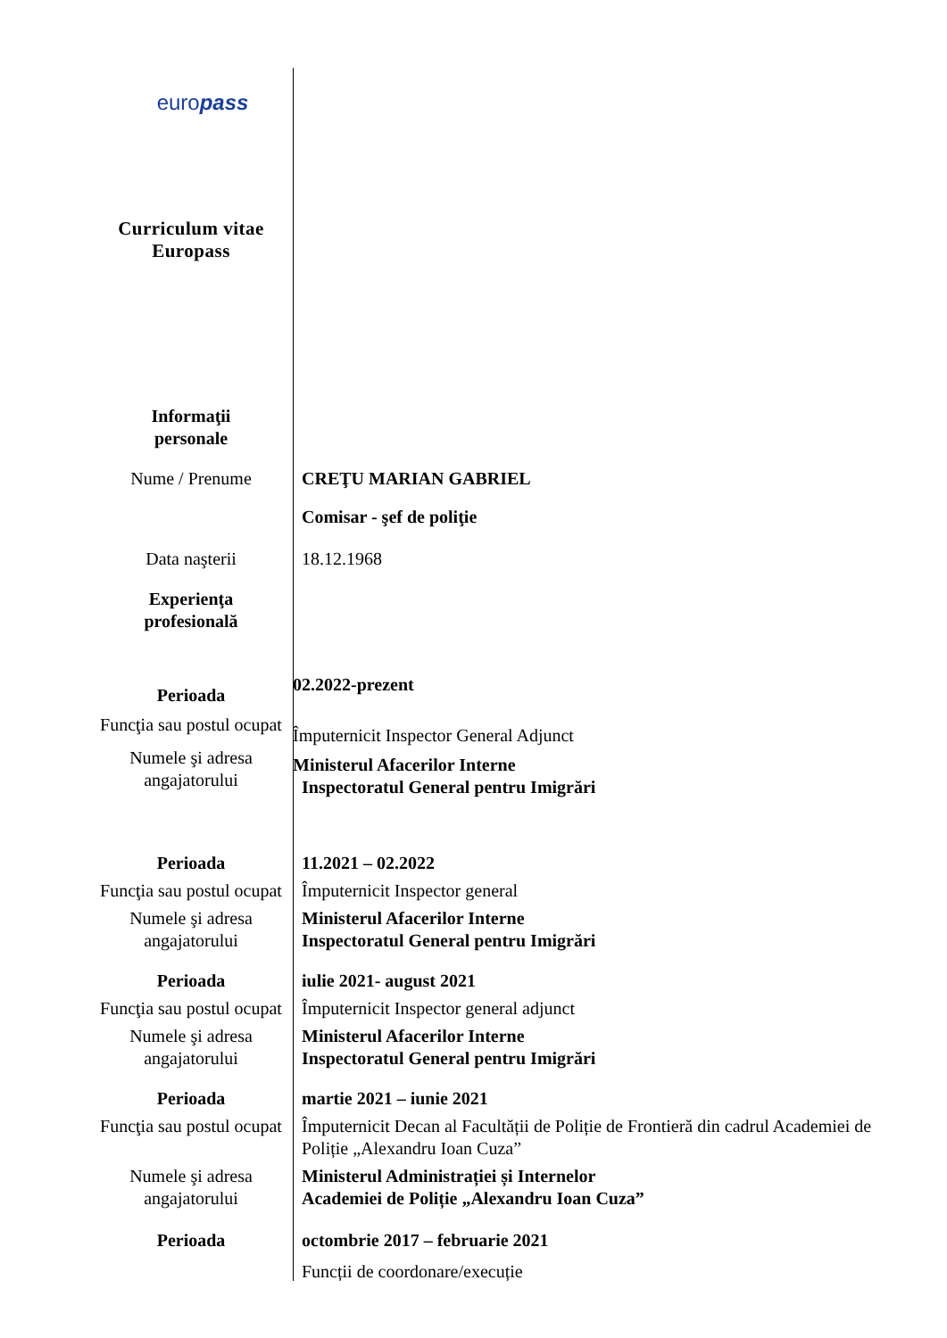| euro pass | |
| Curriculum vitae Europass | |
| Informaţii personale | |
| Nume / Prenume | CREŢU MARIAN GABRIEL |
| | Comisar - şef de poliţie |
| Data naşterii | 18.12.1968 |
| Experienţa profesională | |
| Perioada | 02.2022-prezent |
| Funcţia sau postul ocupat | Împuternicit Inspector General Adjunct |
| Numele şi adresa angajatorului | Ministerul Afacerilor Interne Inspectoratul General pentru Imigrări |
| Perioada | 11.2021 – 02.2022 |
| Funcţia sau postul ocupat | Împuternicit Inspector general |
| Numele şi adresa angajatorului | Ministerul Afacerilor Interne Inspectoratul General pentru Imigrări |
| Perioada | iulie 2021- august 2021 |
| Funcţia sau postul ocupat | Împuternicit Inspector general adjunct |
| Numele şi adresa angajatorului | Ministerul Afacerilor Interne Inspectoratul General pentru Imigrări |
| Perioada | martie 2021 – iunie 2021 |
| Funcţia sau postul ocupat | Împuternicit Decan al Facultății de Poliție de Frontieră din cadrul Academiei de Poliție „Alexandru Ioan Cuza” |
| Numele şi adresa angajatorului | Ministerul Administrației și Internelor Academiei de Poliție „Alexandru Ioan Cuza” |
| Perioada | octombrie 2017 – februarie 2021 |
| | Funcții de coordonare/execuție |